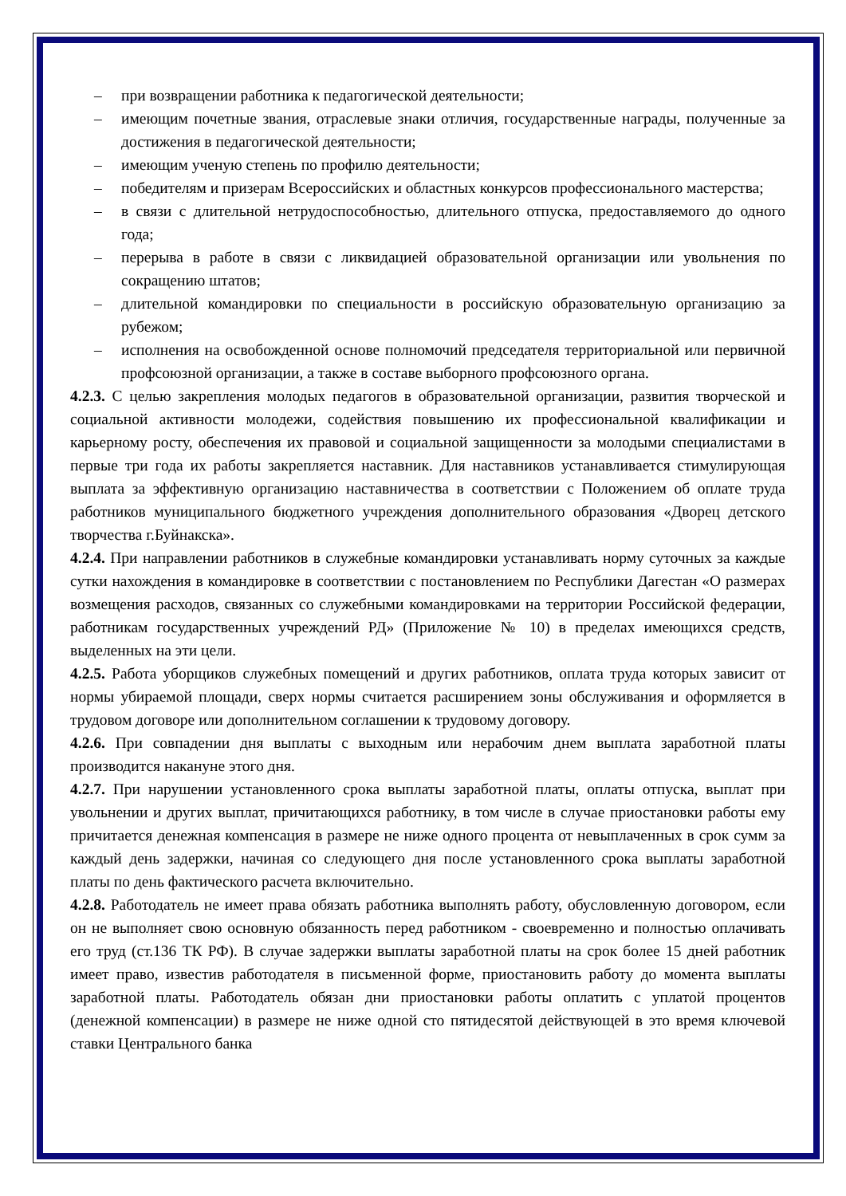– при возвращении работника к педагогической деятельности;
– имеющим почетные звания, отраслевые знаки отличия, государственные награды, полученные за достижения в педагогической деятельности;
– имеющим ученую степень по профилю деятельности;
– победителям и призерам Всероссийских и областных конкурсов профессионального мастерства;
– в связи с длительной нетрудоспособностью, длительного отпуска, предоставляемого до одного года;
– перерыва в работе в связи с ликвидацией образовательной организации или увольнения по сокращению штатов;
– длительной командировки по специальности в российскую образовательную организацию за рубежом;
– исполнения на освобожденной основе полномочий председателя территориальной или первичной профсоюзной организации, а также в составе выборного профсоюзного органа.
4.2.3. С целью закрепления молодых педагогов в образовательной организации, развития творческой и социальной активности молодежи, содействия повышению их профессиональной квалификации и карьерному росту, обеспечения их правовой и социальной защищенности за молодыми специалистами в первые три года их работы закрепляется наставник. Для наставников устанавливается стимулирующая выплата за эффективную организацию наставничества в соответствии с Положением об оплате труда работников муниципального бюджетного учреждения дополнительного образования «Дворец детского творчества г.Буйнакска».
4.2.4. При направлении работников в служебные командировки устанавливать норму суточных за каждые сутки нахождения в командировке в соответствии с постановлением по Республики Дагестан «О размерах возмещения расходов, связанных со служебными командировками на территории Российской федерации, работникам государственных учреждений РД» (Приложение № 10) в пределах имеющихся средств, выделенных на эти цели.
4.2.5. Работа уборщиков служебных помещений и других работников, оплата труда которых зависит от нормы убираемой площади, сверх нормы считается расширением зоны обслуживания и оформляется в трудовом договоре или дополнительном соглашении к трудовому договору.
4.2.6. При совпадении дня выплаты с выходным или нерабочим днем выплата заработной платы производится накануне этого дня.
4.2.7. При нарушении установленного срока выплаты заработной платы, оплаты отпуска, выплат при увольнении и других выплат, причитающихся работнику, в том числе в случае приостановки работы ему причитается денежная компенсация в размере не ниже одного процента от невыплаченных в срок сумм за каждый день задержки, начиная со следующего дня после установленного срока выплаты заработной платы по день фактического расчета включительно.
4.2.8. Работодатель не имеет права обязать работника выполнять работу, обусловленную договором, если он не выполняет свою основную обязанность перед работником - своевременно и полностью оплачивать его труд (ст.136 ТК РФ). В случае задержки выплаты заработной платы на срок более 15 дней работник имеет право, известив работодателя в письменной форме, приостановить работу до момента выплаты заработной платы. Работодатель обязан дни приостановки работы оплатить с уплатой процентов (денежной компенсации) в размере не ниже одной сто пятидесятой действующей в это время ключевой ставки Центрального банка